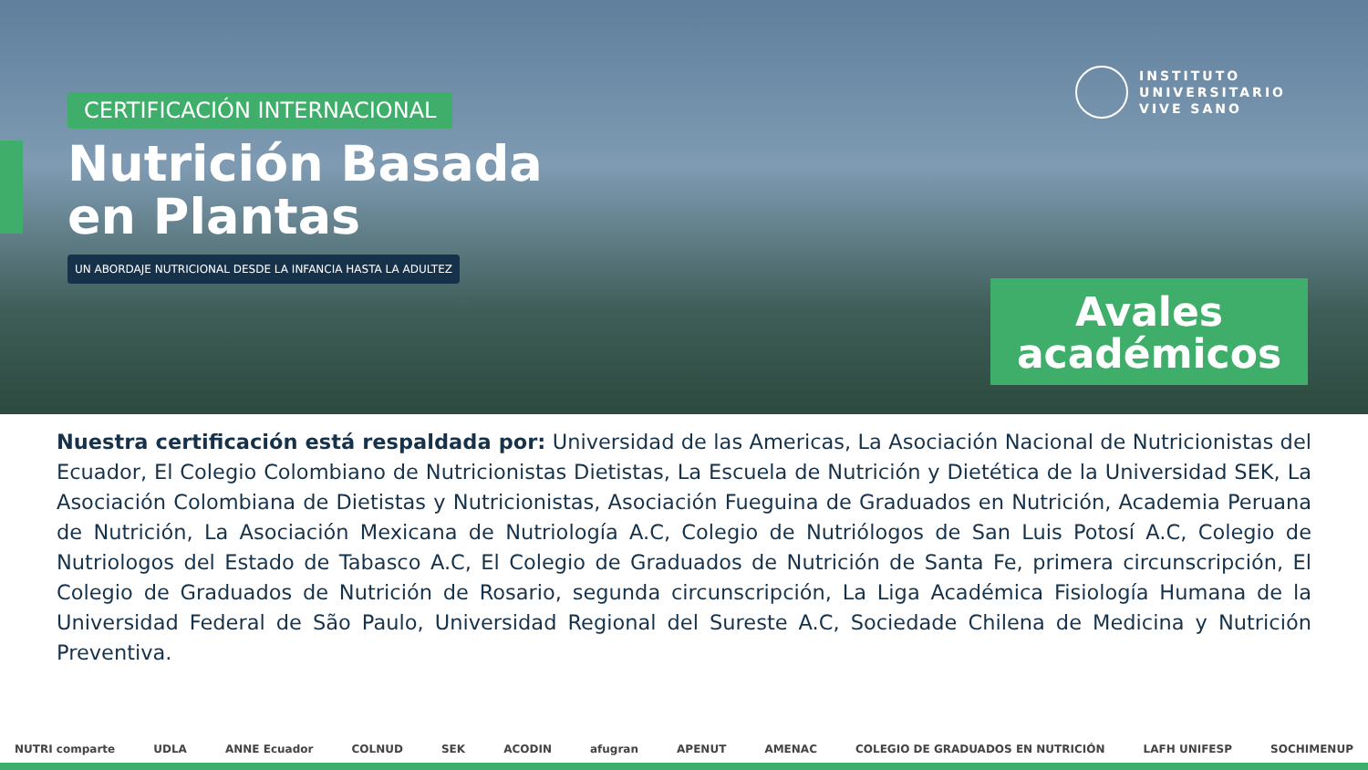CERTIFICACIÓN INTERNACIONAL
Nutrición Basada
en Plantas
UN ABORDAJE NUTRICIONAL DESDE LA INFANCIA HASTA LA ADULTEZ
INSTITUTO
UNIVERSITARIO
VIVE SANO
Avales
académicos
Nuestra certificación está respaldada por: Universidad de las Americas, La Asociación Nacional de Nutricionistas del Ecuador, El Colegio Colombiano de Nutricionistas Dietistas, La Escuela de Nutrición y Dietética de la Universidad SEK, La Asociación Colombiana de Dietistas y Nutricionistas, Asociación Fueguina de Graduados en Nutrición, Academia Peruana de Nutrición, La Asociación Mexicana de Nutriología A.C, Colegio de Nutriólogos de San Luis Potosí A.C, Colegio de Nutriologos del Estado de Tabasco A.C, El Colegio de Graduados de Nutrición de Santa Fe, primera circunscripción, El Colegio de Graduados de Nutrición de Rosario, segunda circunscripción, La Liga Académica Fisiología Humana de la Universidad Federal de São Paulo, Universidad Regional del Sureste A.C, Sociedade Chilena de Medicina y Nutrición Preventiva.
NUTRI comparte UDLA ANNE Ecuador COLNUD SEK ACODIN afugran APENUT AMENAC COLEGIO DE GRADUADOS EN NUTRICIÓN LAFH UNIFESP SOCHIMENUP